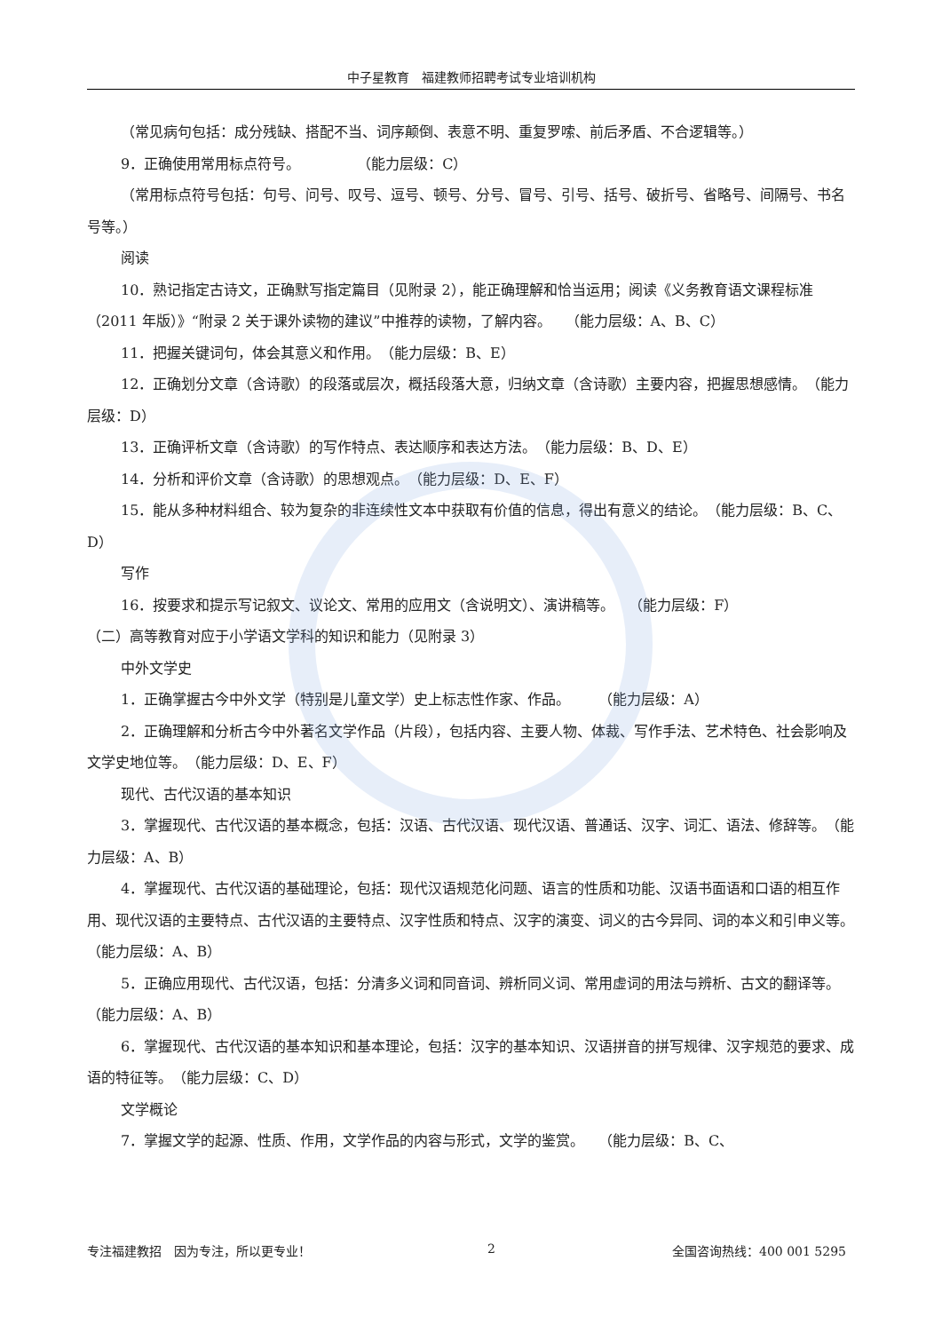中子星教育　福建教师招聘考试专业培训机构
（常见病句包括：成分残缺、搭配不当、词序颠倒、表意不明、重复罗嗦、前后矛盾、不合逻辑等。）
9．正确使用常用标点符号。　　　　　（能力层级：C）
（常用标点符号包括：句号、问号、叹号、逗号、顿号、分号、冒号、引号、括号、破折号、省略号、间隔号、书名号等。）
阅读
10．熟记指定古诗文，正确默写指定篇目（见附录 2），能正确理解和恰当运用；阅读《义务教育语文课程标准（2011 年版）》“附录 2 关于课外读物的建议”中推荐的读物，了解内容。　　（能力层级：A、B、C）
11．把握关键词句，体会其意义和作用。　（能力层级：B、E）
12．正确划分文章（含诗歌）的段落或层次，概括段落大意，归纳文章（含诗歌）主要内容，把握思想感情。　（能力层级：D）
13．正确评析文章（含诗歌）的写作特点、表达顺序和表达方法。　（能力层级：B、D、E）
14．分析和评价文章（含诗歌）的思想观点。　（能力层级：D、E、F）
15．能从多种材料组合、较为复杂的非连续性文本中获取有价值的信息，得出有意义的结论。　（能力层级：B、C、D）
写作
16．按要求和提示写记叙文、议论文、常用的应用文（含说明文）、演讲稿等。　　（能力层级：F）
（二）高等教育对应于小学语文学科的知识和能力（见附录 3）
中外文学史
1．正确掌握古今中外文学（特别是儿童文学）史上标志性作家、作品。　　　（能力层级：A）
2．正确理解和分析古今中外著名文学作品（片段），包括内容、主要人物、体裁、写作手法、艺术特色、社会影响及文学史地位等。　（能力层级：D、E、F）
现代、古代汉语的基本知识
3．掌握现代、古代汉语的基本概念，包括：汉语、古代汉语、现代汉语、普通话、汉字、词汇、语法、修辞等。　（能力层级：A、B）
4．掌握现代、古代汉语的基础理论，包括：现代汉语规范化问题、语言的性质和功能、汉语书面语和口语的相互作用、现代汉语的主要特点、古代汉语的主要特点、汉字性质和特点、汉字的演变、词义的古今异同、词的本义和引申义等。　（能力层级：A、B）
5．正确应用现代、古代汉语，包括：分清多义词和同音词、辨析同义词、常用虚词的用法与辨析、古文的翻译等。　（能力层级：A、B）
6．掌握现代、古代汉语的基本知识和基本理论，包括：汉字的基本知识、汉语拼音的拼写规律、汉字规范的要求、成语的特征等。　（能力层级：C、D）
文学概论
7．掌握文学的起源、性质、作用，文学作品的内容与形式，文学的鉴赏。　　（能力层级：B、C、
专注福建教招　因为专注，所以更专业！ 2 全国咨询热线：400 001 5295